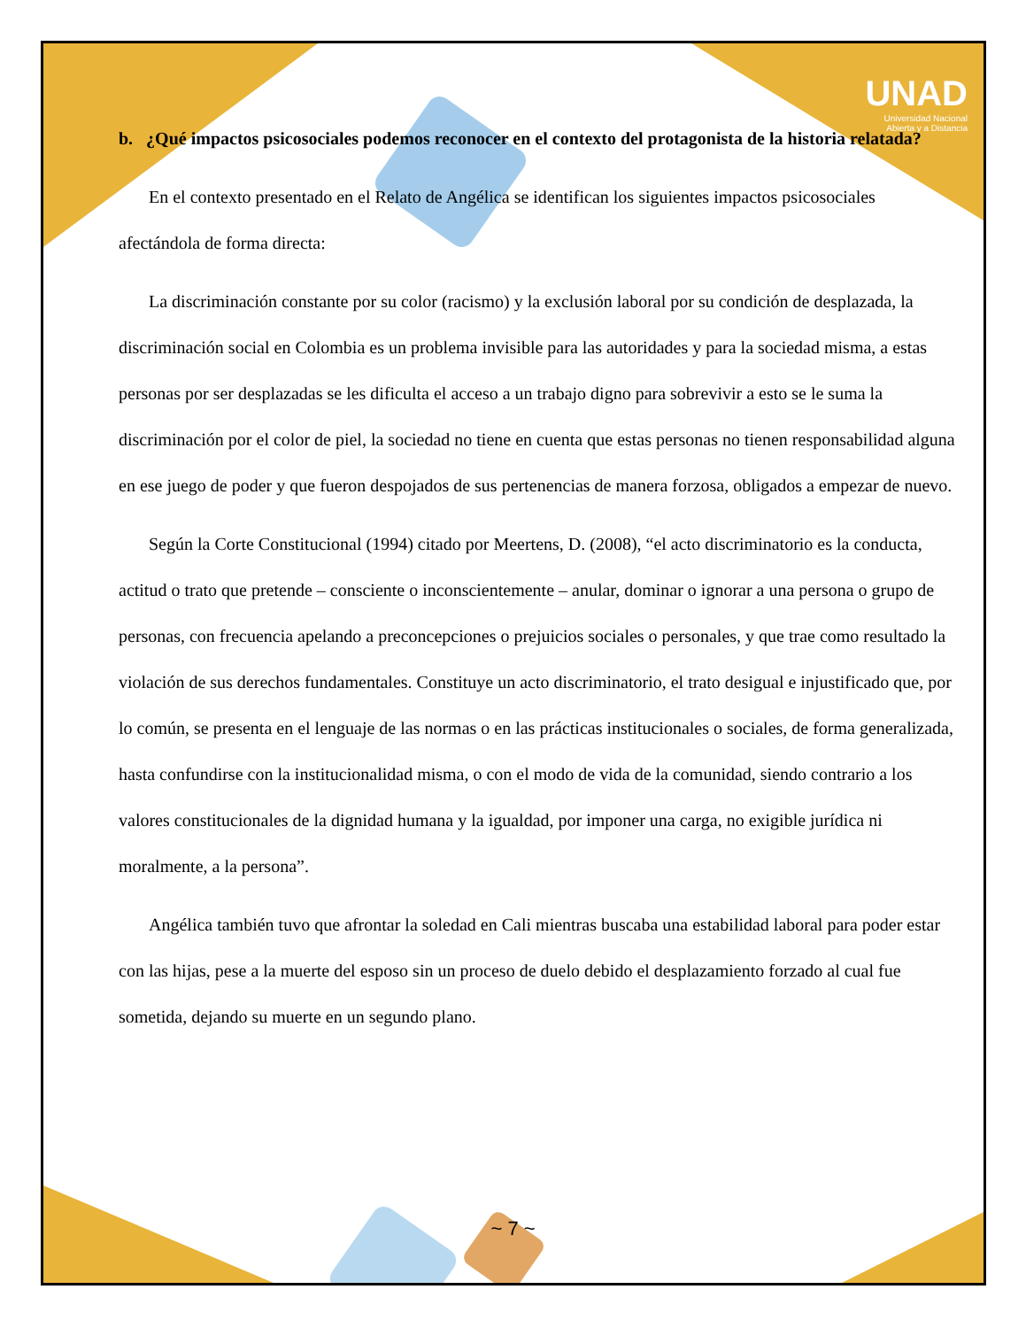UNAD
Universidad Nacional
Abierta y a Distancia
b. ¿Qué impactos psicosociales podemos reconocer en el contexto del protagonista de la historia relatada?
En el contexto presentado en el Relato de Angélica se identifican los siguientes impactos psicosociales afectándola de forma directa:
La discriminación constante por su color (racismo) y la exclusión laboral por su condición de desplazada, la discriminación social en Colombia es un problema invisible para las autoridades y para la sociedad misma, a estas personas por ser desplazadas se les dificulta el acceso a un trabajo digno para sobrevivir a esto se le suma la discriminación por el color de piel, la sociedad no tiene en cuenta que estas personas no tienen responsabilidad alguna en ese juego de poder y que fueron despojados de sus pertenencias de manera forzosa, obligados a empezar de nuevo.
Según la Corte Constitucional (1994) citado por Meertens, D. (2008), “el acto discriminatorio es la conducta, actitud o trato que pretende – consciente o inconscientemente – anular, dominar o ignorar a una persona o grupo de personas, con frecuencia apelando a preconcepciones o prejuicios sociales o personales, y que trae como resultado la violación de sus derechos fundamentales. Constituye un acto discriminatorio, el trato desigual e injustificado que, por lo común, se presenta en el lenguaje de las normas o en las prácticas institucionales o sociales, de forma generalizada, hasta confundirse con la institucionalidad misma, o con el modo de vida de la comunidad, siendo contrario a los valores constitucionales de la dignidad humana y la igualdad, por imponer una carga, no exigible jurídica ni moralmente, a la persona”.
Angélica también tuvo que afrontar la soledad en Cali mientras buscaba una estabilidad laboral para poder estar con las hijas, pese a la muerte del esposo sin un proceso de duelo debido el desplazamiento forzado al cual fue sometida, dejando su muerte en un segundo plano.
~ 7 ~